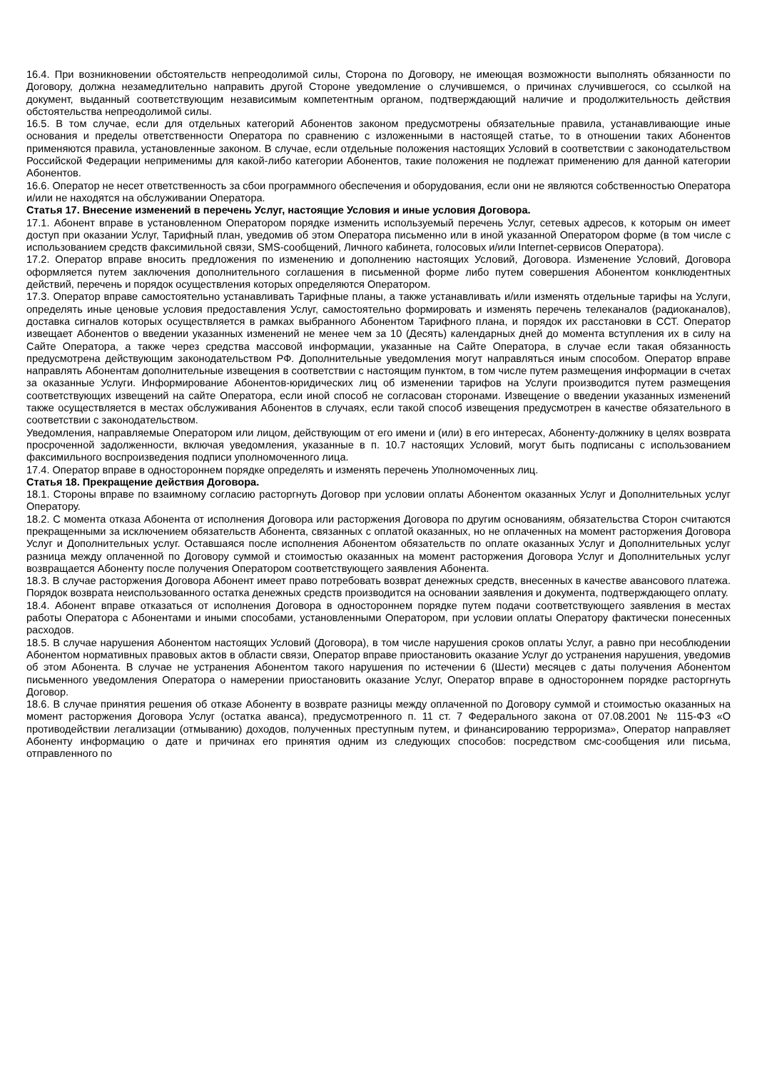16.4. При возникновении обстоятельств непреодолимой силы, Сторона по Договору, не имеющая возможности выполнять обязанности по Договору, должна незамедлительно направить другой Стороне уведомление о случившемся, о причинах случившегося, со ссылкой на документ, выданный соответствующим независимым компетентным органом, подтверждающий наличие и продолжительность действия обстоятельства непреодолимой силы.
16.5. В том случае, если для отдельных категорий Абонентов законом предусмотрены обязательные правила, устанавливающие иные основания и пределы ответственности Оператора по сравнению с изложенными в настоящей статье, то в отношении таких Абонентов применяются правила, установленные законом. В случае, если отдельные положения настоящих Условий в соответствии с законодательством Российской Федерации неприменимы для какой-либо категории Абонентов, такие положения не подлежат применению для данной категории Абонентов.
16.6. Оператор не несет ответственность за сбои программного обеспечения и оборудования, если они не являются собственностью Оператора и/или не находятся на обслуживании Оператора.
Статья 17. Внесение изменений в перечень Услуг, настоящие Условия и иные условия Договора.
17.1. Абонент вправе в установленном Оператором порядке изменить используемый перечень Услуг, сетевых адресов, к которым он имеет доступ при оказании Услуг, Тарифный план, уведомив об этом Оператора письменно или в иной указанной Оператором форме (в том числе с использованием средств факсимильной связи, SMS-сообщений, Личного кабинета, голосовых и/или Internet-сервисов Оператора).
17.2. Оператор вправе вносить предложения по изменению и дополнению настоящих Условий, Договора. Изменение Условий, Договора оформляется путем заключения дополнительного соглашения в письменной форме либо путем совершения Абонентом конклюдентных действий, перечень и порядок осуществления которых определяются Оператором.
17.3. Оператор вправе самостоятельно устанавливать Тарифные планы, а также устанавливать и/или изменять отдельные тарифы на Услуги, определять иные ценовые условия предоставления Услуг, самостоятельно формировать и изменять перечень телеканалов (радиоканалов), доставка сигналов которых осуществляется в рамках выбранного Абонентом Тарифного плана, и порядок их расстановки в ССТ. Оператор извещает Абонентов о введении указанных изменений не менее чем за 10 (Десять) календарных дней до момента вступления их в силу на Сайте Оператора, а также через средства массовой информации, указанные на Сайте Оператора, в случае если такая обязанность предусмотрена действующим законодательством РФ. Дополнительные уведомления могут направляться иным способом. Оператор вправе направлять Абонентам дополнительные извещения в соответствии с настоящим пунктом, в том числе путем размещения информации в счетах за оказанные Услуги. Информирование Абонентов-юридических лиц об изменении тарифов на Услуги производится путем размещения соответствующих извещений на сайте Оператора, если иной способ не согласован сторонами. Извещение о введении указанных изменений также осуществляется в местах обслуживания Абонентов в случаях, если такой способ извещения предусмотрен в качестве обязательного в соответствии с законодательством.
Уведомления, направляемые Оператором или лицом, действующим от его имени и (или) в его интересах, Абоненту-должнику в целях возврата просроченной задолженности, включая уведомления, указанные в п. 10.7 настоящих Условий, могут быть подписаны с использованием факсимильного воспроизведения подписи уполномоченного лица.
17.4. Оператор вправе в одностороннем порядке определять и изменять перечень Уполномоченных лиц.
Статья 18. Прекращение действия Договора.
18.1. Стороны вправе по взаимному согласию расторгнуть Договор при условии оплаты Абонентом оказанных Услуг и Дополнительных услуг Оператору.
18.2. С момента отказа Абонента от исполнения Договора или расторжения Договора по другим основаниям, обязательства Сторон считаются прекращенными за исключением обязательств Абонента, связанных с оплатой оказанных, но не оплаченных на момент расторжения Договора Услуг и Дополнительных услуг. Оставшаяся после исполнения Абонентом обязательств по оплате оказанных Услуг и Дополнительных услуг разница между оплаченной по Договору суммой и стоимостью оказанных на момент расторжения Договора Услуг и Дополнительных услуг возвращается Абоненту после получения Оператором соответствующего заявления Абонента.
18.3. В случае расторжения Договора Абонент имеет право потребовать возврат денежных средств, внесенных в качестве авансового платежа. Порядок возврата неиспользованного остатка денежных средств производится на основании заявления и документа, подтверждающего оплату.
18.4. Абонент вправе отказаться от исполнения Договора в одностороннем порядке путем подачи соответствующего заявления в местах работы Оператора с Абонентами и иными способами, установленными Оператором, при условии оплаты Оператору фактически понесенных расходов.
18.5. В случае нарушения Абонентом настоящих Условий (Договора), в том числе нарушения сроков оплаты Услуг, а равно при несоблюдении Абонентом нормативных правовых актов в области связи, Оператор вправе приостановить оказание Услуг до устранения нарушения, уведомив об этом Абонента. В случае не устранения Абонентом такого нарушения по истечении 6 (Шести) месяцев с даты получения Абонентом письменного уведомления Оператора о намерении приостановить оказание Услуг, Оператор вправе в одностороннем порядке расторгнуть Договор.
18.6. В случае принятия решения об отказе Абоненту в возврате разницы между оплаченной по Договору суммой и стоимостью оказанных на момент расторжения Договора Услуг (остатка аванса), предусмотренного п. 11 ст. 7 Федерального закона от 07.08.2001 № 115-ФЗ «О противодействии легализации (отмыванию) доходов, полученных преступным путем, и финансированию терроризма», Оператор направляет Абоненту информацию о дате и причинах его принятия одним из следующих способов: посредством смс-сообщения или письма, отправленного по